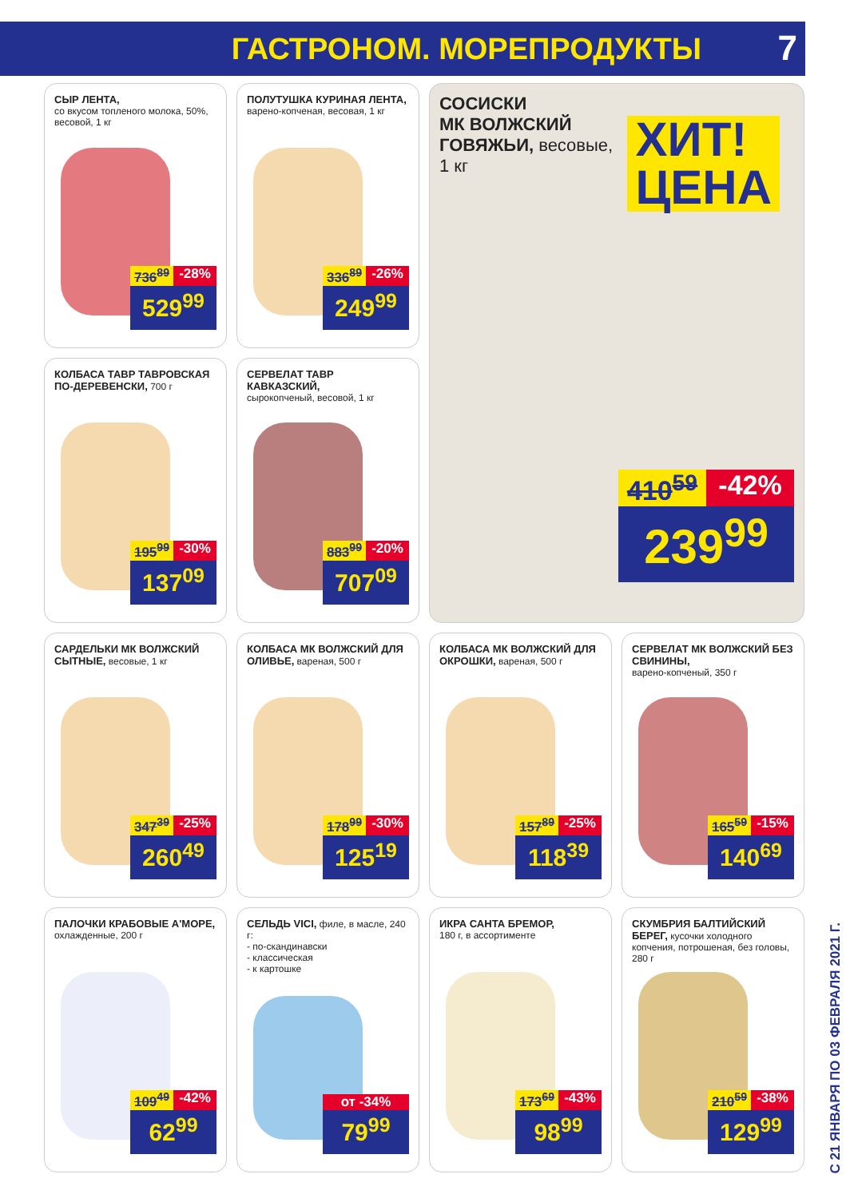ГАСТРОНОМ. МОРЕПРОДУКТЫ
7
СЫР ЛЕНТА,
со вкусом топленого молока, 50%, весовой, 1 кг
736<sup>89</sup> -28%
529<sup>99</sup>
ПОЛУТУШКА КУРИНАЯ ЛЕНТА,
варено-копченая, весовая, 1 кг
336<sup>89</sup> -26%
249<sup>99</sup>
СОСИСКИ
МК ВОЛЖСКИЙ
ГОВЯЖЬИ, весовые,
1 кг
ХИТ!
ЦЕНА
410<sup>59</sup> -42%
239<sup>99</sup>
КОЛБАСА ТАВР ТАВРОВСКАЯ ПО-ДЕРЕВЕНСКИ, 700 г
195<sup>99</sup> -30%
137<sup>09</sup>
СЕРВЕЛАТ ТАВР КАВКАЗСКИЙ,
сырокопченый, весовой, 1 кг
883<sup>99</sup> -20%
707<sup>09</sup>
САРДЕЛЬКИ МК ВОЛЖСКИЙ СЫТНЫЕ, весовые, 1 кг
347<sup>39</sup> -25%
260<sup>49</sup>
КОЛБАСА МК ВОЛЖСКИЙ ДЛЯ ОЛИВЬЕ, вареная, 500 г
178<sup>99</sup> -30%
125<sup>19</sup>
КОЛБАСА МК ВОЛЖСКИЙ ДЛЯ ОКРОШКИ, вареная, 500 г
157<sup>89</sup> -25%
118<sup>39</sup>
СЕРВЕЛАТ МК ВОЛЖСКИЙ БЕЗ СВИНИНЫ,
варено-копченый, 350 г
165<sup>59</sup> -15%
140<sup>69</sup>
ПАЛОЧКИ КРАБОВЫЕ А'МОРЕ,
охлажденные, 200 г
109<sup>49</sup> -42%
62<sup>99</sup>
СЕЛЬДЬ VICI, филе, в масле, 240 г:
- по-скандинавски
- классическая
- к картошке
от -34%
79<sup>99</sup>
ИКРА САНТА БРЕМОР,
180 г, в ассортименте
173<sup>69</sup> -43%
98<sup>99</sup>
СКУМБРИЯ БАЛТИЙСКИЙ БЕРЕГ, кусочки холодного копчения, потрошеная, без головы, 280 г
210<sup>59</sup> -38%
129<sup>99</sup>
С 21 ЯНВАРЯ ПО 03 ФЕВРАЛЯ 2021 Г.